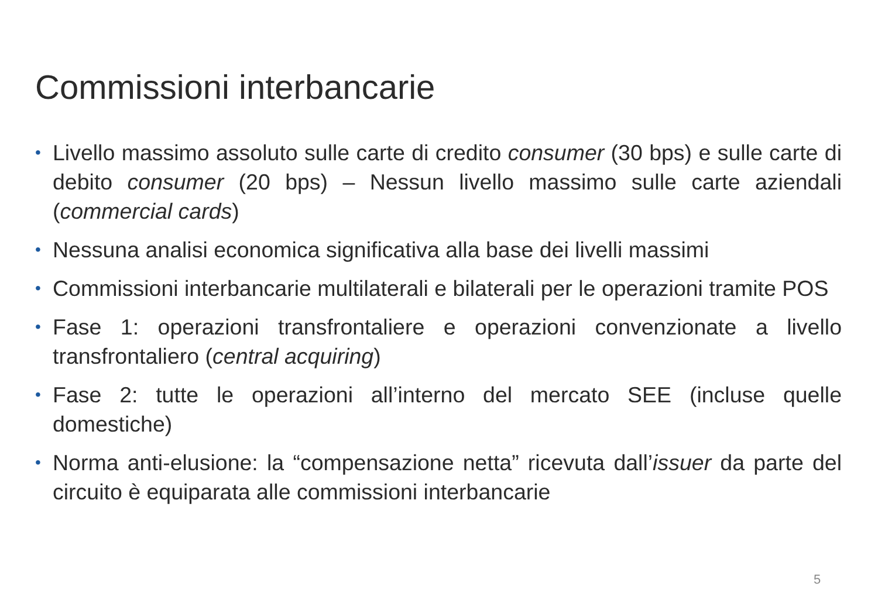Commissioni interbancarie
• Livello massimo assoluto sulle carte di credito consumer (30 bps) e sulle carte di debito consumer (20 bps) – Nessun livello massimo sulle carte aziendali (commercial cards)
• Nessuna analisi economica significativa alla base dei livelli massimi
• Commissioni interbancarie multilaterali e bilaterali per le operazioni tramite POS
• Fase 1: operazioni transfrontaliere e operazioni convenzionate a livello transfrontaliero (central acquiring)
• Fase 2: tutte le operazioni all’interno del mercato SEE (incluse quelle domestiche)
• Norma anti-elusione: la “compensazione netta” ricevuta dall’issuer da parte del circuito è equiparata alle commissioni interbancarie
5